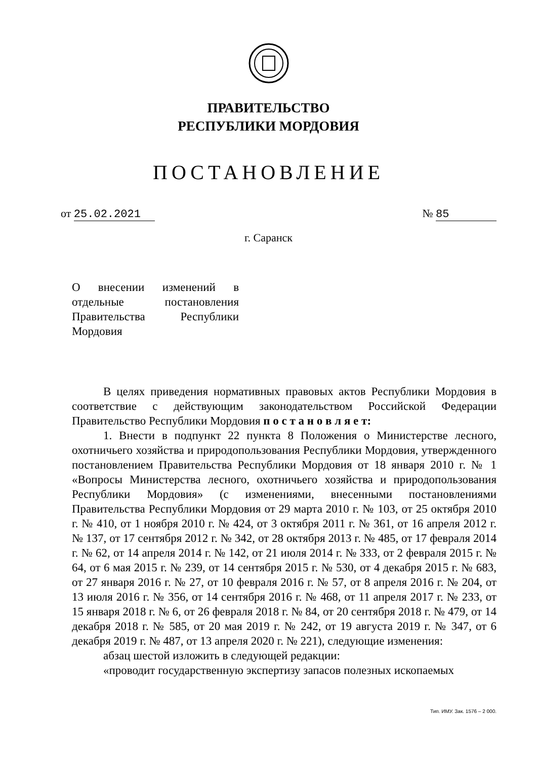ПРАВИТЕЛЬСТВО
РЕСПУБЛИКИ МОРДОВИЯ
ПОСТАНОВЛЕНИЕ
от 25.02.2021 № 85
г. Саранск
О внесении изменений в отдельные постановления Правительства Республики Мордовия
В целях приведения нормативных правовых актов Республики Мордовия в соответствие с действующим законодательством Российской Федерации Правительство Республики Мордовия п о с т а н о в л я е т:
1. Внести в подпункт 22 пункта 8 Положения о Министерстве лесного, охотничьего хозяйства и природопользования Республики Мордовия, утвержденного постановлением Правительства Республики Мордовия от 18 января 2010 г. № 1 «Вопросы Министерства лесного, охотничьего хозяйства и природопользования Республики Мордовия» (с изменениями, внесенными постановлениями Правительства Республики Мордовия от 29 марта 2010 г. № 103, от 25 октября 2010 г. № 410, от 1 ноября 2010 г. № 424, от 3 октября 2011 г. № 361, от 16 апреля 2012 г. № 137, от 17 сентября 2012 г. № 342, от 28 октября 2013 г. № 485, от 17 февраля 2014 г. № 62, от 14 апреля 2014 г. № 142, от 21 июля 2014 г. № 333, от 2 февраля 2015 г. № 64, от 6 мая 2015 г. № 239, от 14 сентября 2015 г. № 530, от 4 декабря 2015 г. № 683, от 27 января 2016 г. № 27, от 10 февраля 2016 г. № 57, от 8 апреля 2016 г. № 204, от 13 июля 2016 г. № 356, от 14 сентября 2016 г. № 468, от 11 апреля 2017 г. № 233, от 15 января 2018 г. № 6, от 26 февраля 2018 г. № 84, от 20 сентября 2018 г. № 479, от 14 декабря 2018 г. № 585, от 20 мая 2019 г. № 242, от 19 августа 2019 г. № 347, от 6 декабря 2019 г. № 487, от 13 апреля 2020 г. № 221), следующие изменения:
абзац шестой изложить в следующей редакции:
«проводит государственную экспертизу запасов полезных ископаемых
Тип. ИМУ. Зак. 1576 – 2 000.